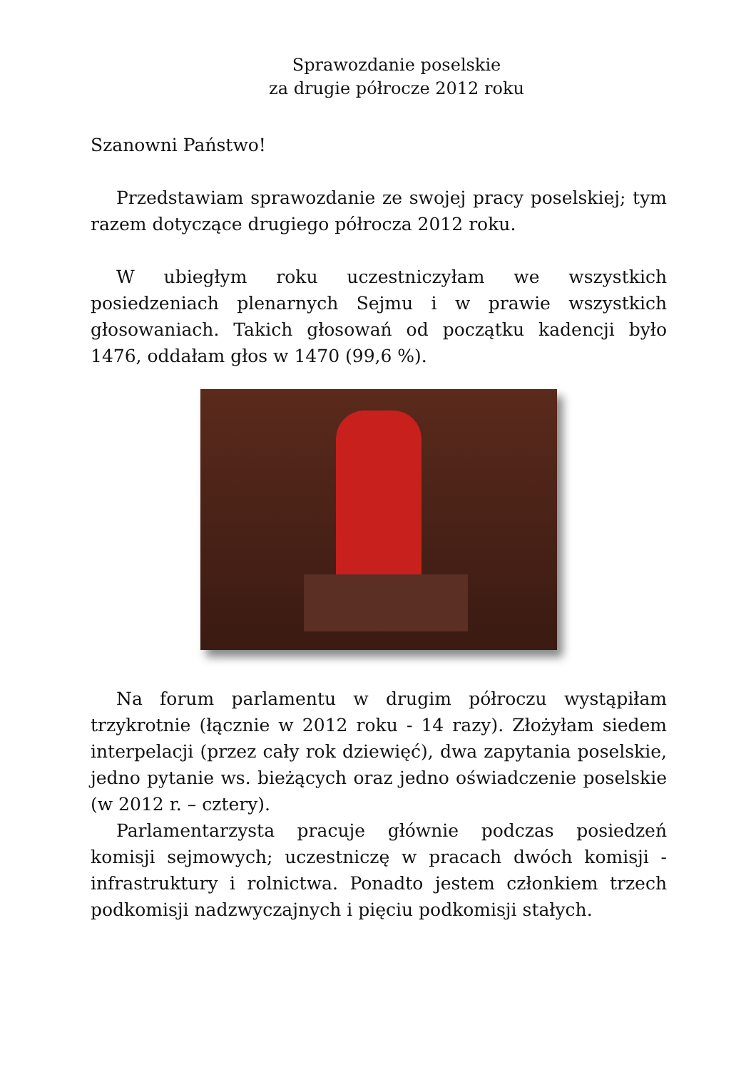Sprawozdanie poselskie
za drugie półrocze 2012 roku
Szanowni Państwo!
Przedstawiam sprawozdanie ze swojej pracy poselskiej; tym razem dotyczące drugiego półrocza 2012 roku.
W ubiegłym roku uczestniczyłam we wszystkich posiedzeniach plenarnych Sejmu i w prawie wszystkich głosowaniach. Takich głosowań od początku kadencji było 1476, oddałam głos w 1470 (99,6 %).
Na forum parlamentu w drugim półroczu wystąpiłam trzykrotnie (łącznie w 2012 roku - 14 razy). Złożyłam siedem interpelacji (przez cały rok dziewięć), dwa zapytania poselskie, jedno pytanie ws. bieżących oraz jedno oświadczenie poselskie (w 2012 r. – cztery).
Parlamentarzysta pracuje głównie podczas posiedzeń komisji sejmowych; uczestniczę w pracach dwóch komisji - infrastruktury i rolnictwa. Ponadto jestem członkiem trzech podkomisji nadzwyczajnych i pięciu podkomisji stałych.